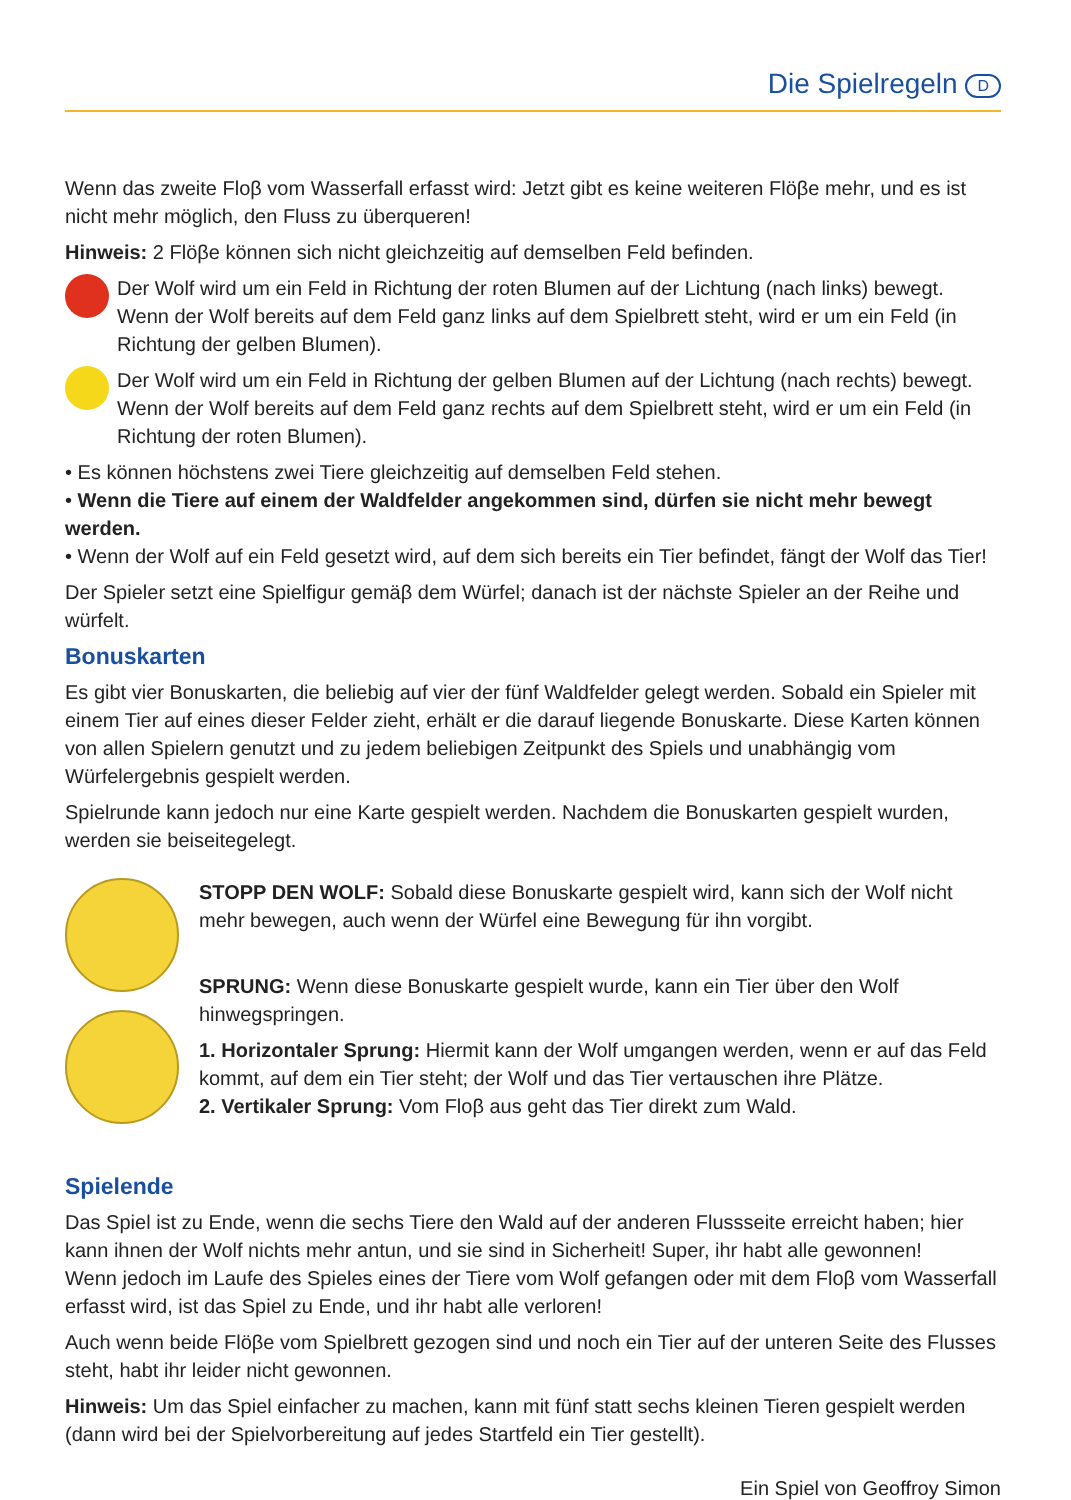Die Spielregeln D
Wenn das zweite Floβ vom Wasserfall erfasst wird: Jetzt gibt es keine weiteren Flöβe mehr, und es ist nicht mehr möglich, den Fluss zu überqueren!
Hinweis: 2 Flöβe können sich nicht gleichzeitig auf demselben Feld befinden.
Der Wolf wird um ein Feld in Richtung der roten Blumen auf der Lichtung (nach links) bewegt. Wenn der Wolf bereits auf dem Feld ganz links auf dem Spielbrett steht, wird er um ein Feld (in Richtung der gelben Blumen).
Der Wolf wird um ein Feld in Richtung der gelben Blumen auf der Lichtung (nach rechts) bewegt. Wenn der Wolf bereits auf dem Feld ganz rechts auf dem Spielbrett steht, wird er um ein Feld (in Richtung der roten Blumen).
• Es können höchstens zwei Tiere gleichzeitig auf demselben Feld stehen.
• Wenn die Tiere auf einem der Waldfelder angekommen sind, dürfen sie nicht mehr bewegt werden.
• Wenn der Wolf auf ein Feld gesetzt wird, auf dem sich bereits ein Tier befindet, fängt der Wolf das Tier!
Der Spieler setzt eine Spielfigur gemäβ dem Würfel; danach ist der nächste Spieler an der Reihe und würfelt.
Bonuskarten
Es gibt vier Bonuskarten, die beliebig auf vier der fünf Waldfelder gelegt werden. Sobald ein Spieler mit einem Tier auf eines dieser Felder zieht, erhält er die darauf liegende Bonuskarte. Diese Karten können von allen Spielern genutzt und zu jedem beliebigen Zeitpunkt des Spiels und unabhängig vom Würfelergebnis gespielt werden.
Spielrunde kann jedoch nur eine Karte gespielt werden. Nachdem die Bonuskarten gespielt wurden, werden sie beiseitegelegt.
STOPP DEN WOLF: Sobald diese Bonuskarte gespielt wird, kann sich der Wolf nicht mehr bewegen, auch wenn der Würfel eine Bewegung für ihn vorgibt.
SPRUNG: Wenn diese Bonuskarte gespielt wurde, kann ein Tier über den Wolf hinwegspringen.
1. Horizontaler Sprung: Hiermit kann der Wolf umgangen werden, wenn er auf das Feld kommt, auf dem ein Tier steht; der Wolf und das Tier vertauschen ihre Plätze.
2. Vertikaler Sprung: Vom Floβ aus geht das Tier direkt zum Wald.
Spielende
Das Spiel ist zu Ende, wenn die sechs Tiere den Wald auf der anderen Flussseite erreicht haben; hier kann ihnen der Wolf nichts mehr antun, und sie sind in Sicherheit! Super, ihr habt alle gewonnen!
Wenn jedoch im Laufe des Spieles eines der Tiere vom Wolf gefangen oder mit dem Floβ vom Wasserfall erfasst wird, ist das Spiel zu Ende, und ihr habt alle verloren!
Auch wenn beide Flöβe vom Spielbrett gezogen sind und noch ein Tier auf der unteren Seite des Flusses steht, habt ihr leider nicht gewonnen.
Hinweis: Um das Spiel einfacher zu machen, kann mit fünf statt sechs kleinen Tieren gespielt werden (dann wird bei der Spielvorbereitung auf jedes Startfeld ein Tier gestellt).
Ein Spiel von Geoffroy Simon